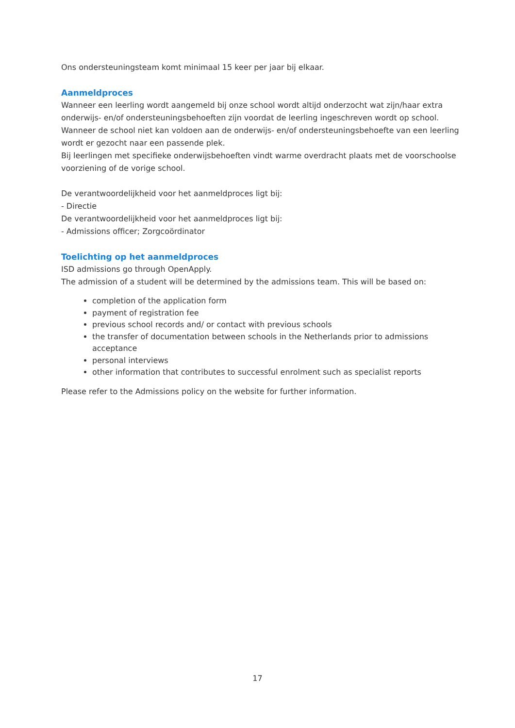Ons ondersteuningsteam komt minimaal 15 keer per jaar bij elkaar.
Aanmeldproces
Wanneer een leerling wordt aangemeld bij onze school wordt altijd onderzocht wat zijn/haar extra onderwijs- en/of ondersteuningsbehoeften zijn voordat de leerling ingeschreven wordt op school. Wanneer de school niet kan voldoen aan de onderwijs- en/of ondersteuningsbehoefte van een leerling wordt er gezocht naar een passende plek.
Bij leerlingen met specifieke onderwijsbehoeften vindt warme overdracht plaats met de voorschoolse voorziening of de vorige school.
De verantwoordelijkheid voor het aanmeldproces ligt bij:
- Directie
De verantwoordelijkheid voor het aanmeldproces ligt bij:
- Admissions officer; Zorgcoördinator
Toelichting op het aanmeldproces
ISD admissions go through OpenApply.
The admission of a student will be determined by the admissions team. This will be based on:
completion of the application form
payment of registration fee
previous school records and/ or contact with previous schools
the transfer of documentation between schools in the Netherlands prior to admissions acceptance
personal interviews
other information that contributes to successful enrolment such as specialist reports
Please refer to the Admissions policy on the website for further information.
17